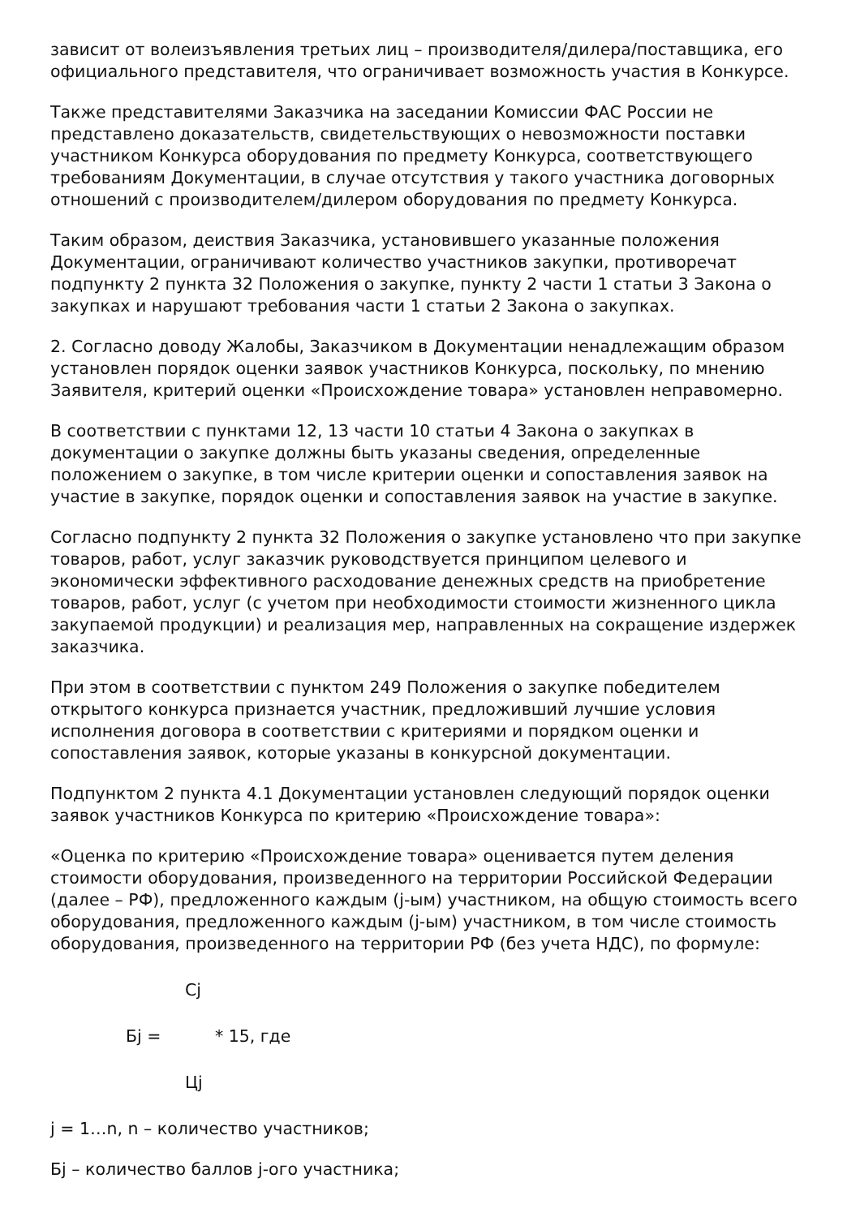зависит от волеизъявления третьих лиц – производителя/дилера/поставщика, его официального представителя, что ограничивает возможность участия в Конкурсе.
Также представителями Заказчика на заседании Комиссии ФАС России не представлено доказательств, свидетельствующих о невозможности поставки участником Конкурса оборудования по предмету Конкурса, соответствующего требованиям Документации, в случае отсутствия у такого участника договорных отношений с производителем/дилером оборудования по предмету Конкурса.
Таким образом, деиствия Заказчика, установившего указанные положения Документации, ограничивают количество участников закупки, противоречат подпункту 2 пункта 32 Положения о закупке, пункту 2 части 1 статьи 3 Закона о закупках и нарушают требования части 1 статьи 2 Закона о закупках.
2. Согласно доводу Жалобы, Заказчиком в Документации ненадлежащим образом установлен порядок оценки заявок участников Конкурса, поскольку, по мнению Заявителя, критерий оценки «Происхождение товара» установлен неправомерно.
В соответствии с пунктами 12, 13 части 10 статьи 4 Закона о закупках в документации о закупке должны быть указаны сведения, определенные положением о закупке, в том числе критерии оценки и сопоставления заявок на участие в закупке, порядок оценки и сопоставления заявок на участие в закупке.
Согласно подпункту 2 пункта 32 Положения о закупке установлено что при закупке товаров, работ, услуг заказчик руководствуется принципом целевого и экономически эффективного расходование денежных средств на приобретение товаров, работ, услуг (с учетом при необходимости стоимости жизненного цикла закупаемой продукции) и реализация мер, направленных на сокращение издержек заказчика.
При этом в соответствии с пунктом 249 Положения о закупке победителем открытого конкурса признается участник, предложивший лучшие условия исполнения договора в соответствии с критериями и порядком оценки и сопоставления заявок, которые указаны в конкурсной документации.
Подпунктом 2 пункта 4.1 Документации установлен следующий порядок оценки заявок участников Конкурса по критерию «Происхождение товара»:
«Оценка по критерию «Происхождение товара» оценивается путем деления стоимости оборудования, произведенного на территории Российской Федерации (далее – РФ), предложенного каждым (j-ым) участником, на общую стоимость всего оборудования, предложенного каждым (j-ым) участником, в том числе стоимость оборудования, произведенного на территории РФ (без учета НДС), по формуле:
Cj
Бj = * 15, где
Цj
j = 1…n, n – количество участников;
Бj – количество баллов j-ого участника;